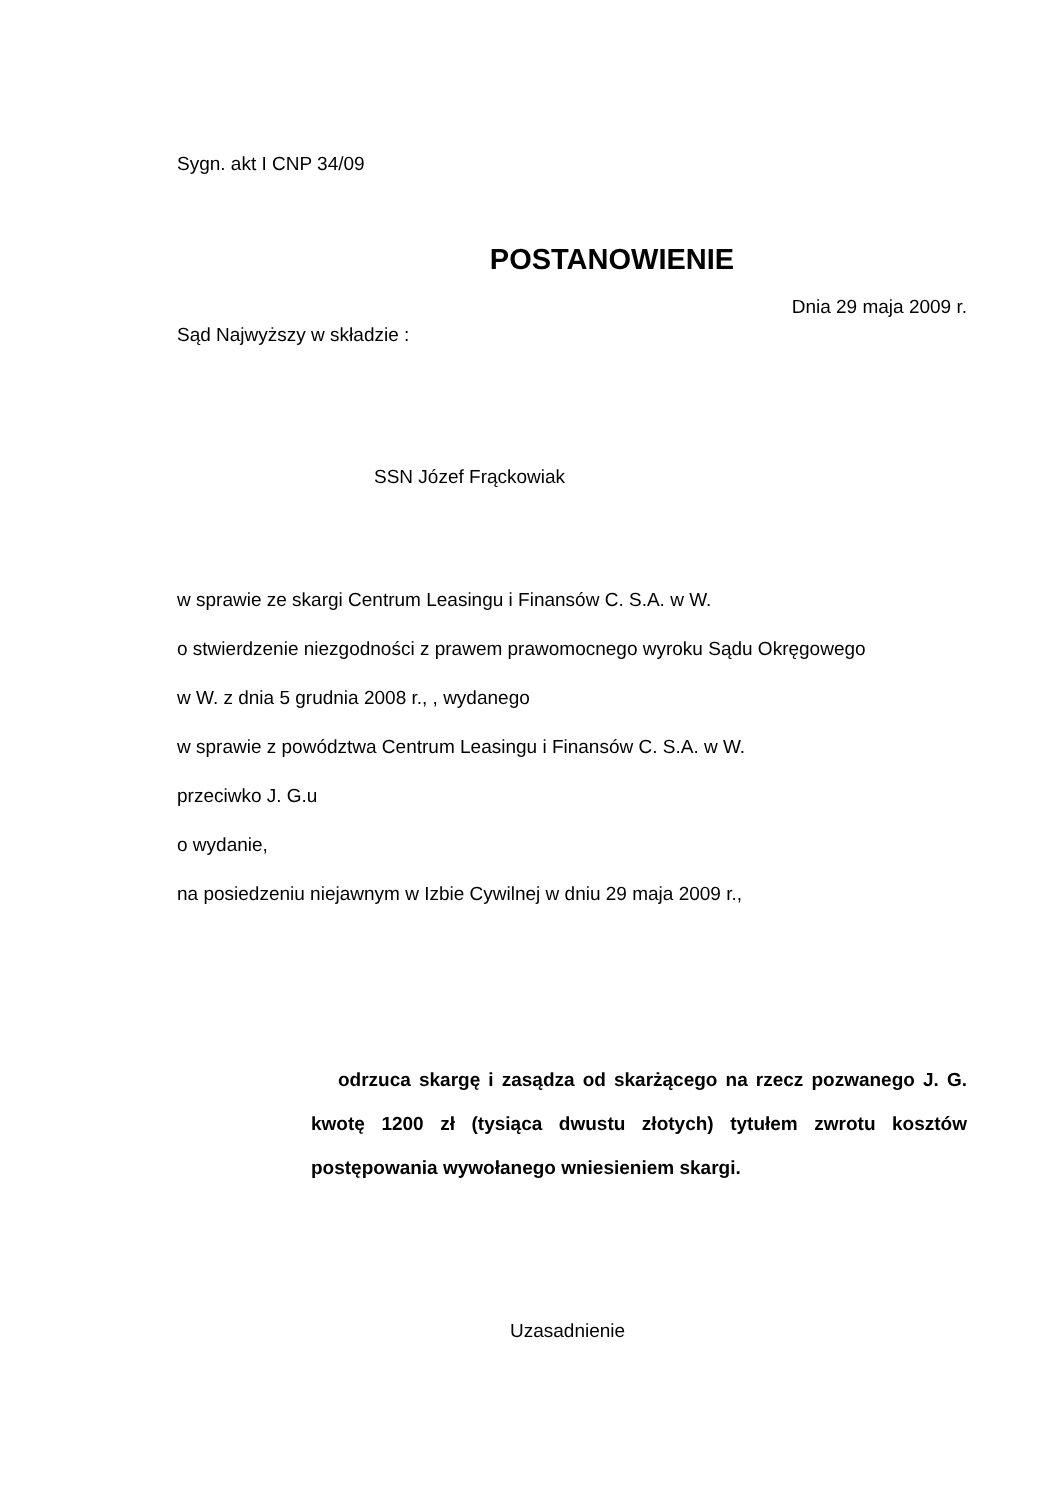Sygn. akt I CNP 34/09
POSTANOWIENIE
Dnia 29 maja 2009 r.
Sąd Najwyższy w składzie :
SSN Józef Frąckowiak
w sprawie ze skargi Centrum Leasingu i Finansów C. S.A. w W.
o stwierdzenie niezgodności z prawem prawomocnego wyroku Sądu Okręgowego
w W. z dnia 5 grudnia 2008 r., , wydanego
w sprawie z powództwa Centrum Leasingu i Finansów C. S.A. w W.
przeciwko J. G.u
o wydanie,
na posiedzeniu niejawnym w Izbie Cywilnej w dniu 29 maja 2009 r.,
odrzuca skargę i zasądza od skarżącego na rzecz pozwanego J. G. kwotę 1200 zł (tysiąca dwustu złotych) tytułem zwrotu kosztów postępowania wywołanego wniesieniem skargi.
Uzasadnienie